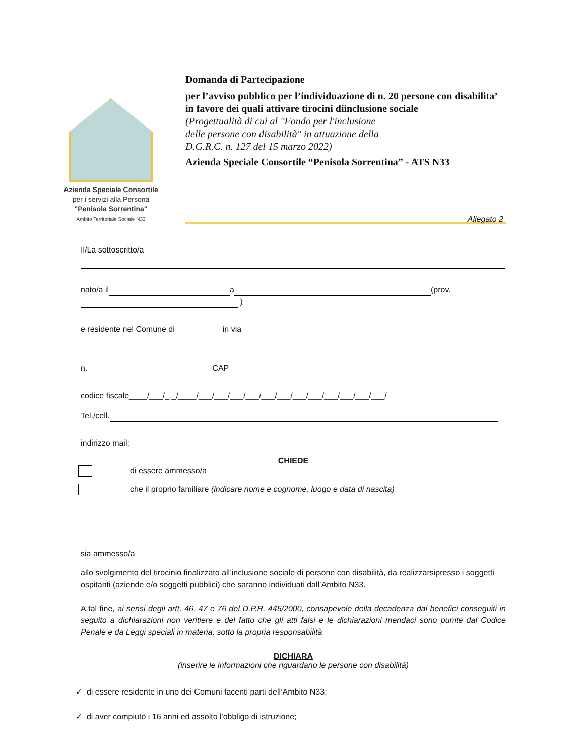Azienda Speciale Consortile
per i servizi alla Persona
"Penisola Sorrentina"
Ambito Territoriale Sociale N33
Domanda di Partecipazione
per l’avviso pubblico per l’individuazione di n. 20 persone con disabilita’ in favore dei quali attivare tirocini diinclusione sociale
(Progettualità di cui al "Fondo per l'inclusione
delle persone con disabilità" in attuazione della
D.G.R.C. n. 127 del 15 marzo 2022)
Azienda Speciale Consortile “Penisola Sorrentina” - ATS N33
Allegato 2
Il/La sottoscritto/a
nato/a il a (prov.
)
e residente nel Comune di in via
n. CAP
codice fiscale____/___/_ _/____/___/___/___/___/___/___/___/___/___/___/___/___/
Tel./cell.
indirizzo mail:
CHIEDE
di essere ammesso/a
che il proprio familiare (indicare nome e cognome, luogo e data di nascita)
sia ammesso/a
allo svolgimento del tirocinio finalizzato all’inclusione sociale di persone con disabilità, da realizzarsipresso i soggetti ospitanti (aziende e/o soggetti pubblici) che saranno individuati dall’Ambito N33.
A tal fine, ai sensi degli artt. 46, 47 e 76 del D.P.R. 445/2000, consapevole della decadenza dai benefici conseguiti in seguito a dichiarazioni non veritiere e del fatto che gli atti falsi e le dichiarazioni mendaci sono punite dal Codice Penale e da Leggi speciali in materia, sotto la propria responsabilità
DICHIARA
(inserire le informazioni che riguardano le persone con disabilità)
✓ di essere residente in uno dei Comuni facenti parti dell’Ambito N33;
✓ di aver compiuto i 16 anni ed assolto l'obbligo di istruzione;